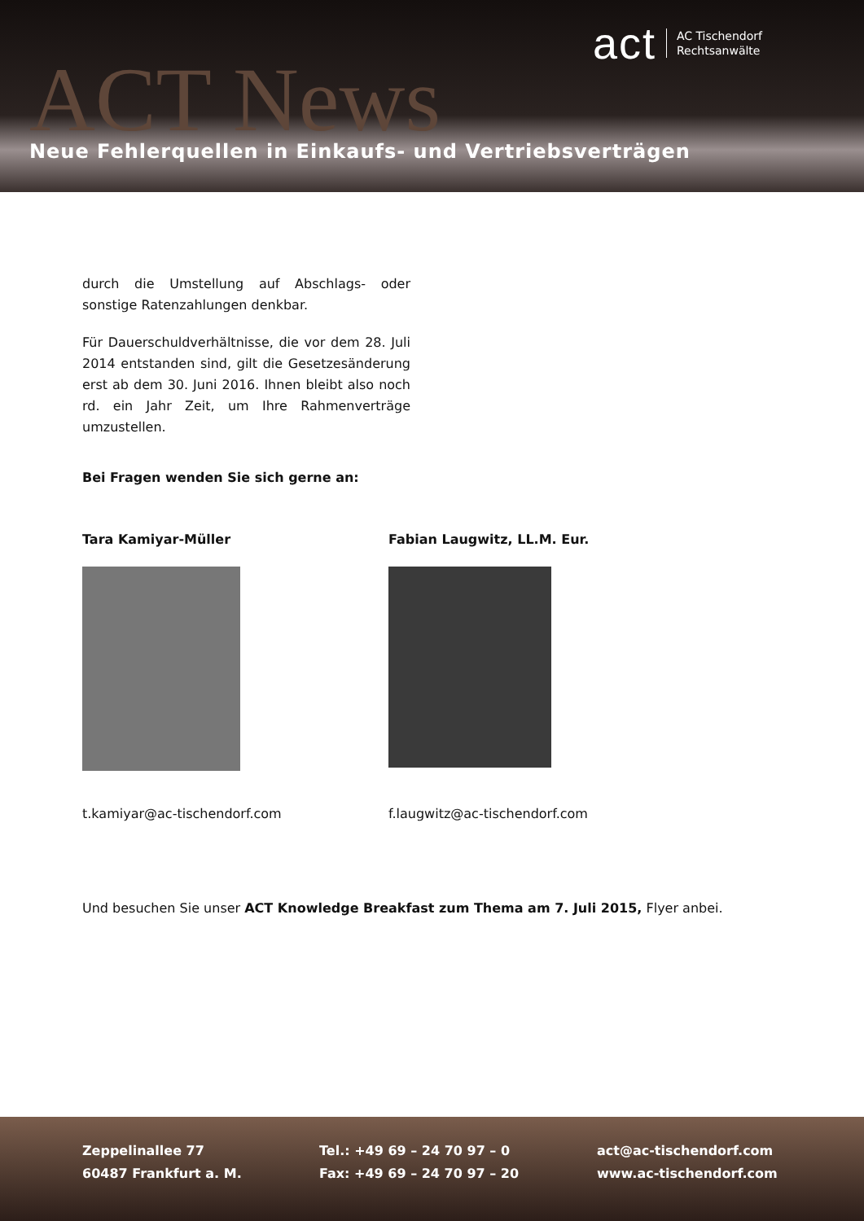act AC Tischendorf
Rechtsanwälte
ACT News
Neue Fehlerquellen in Einkaufs- und Vertriebsverträgen
durch die Umstellung auf Abschlags- oder sonstige Ratenzahlungen denkbar.
Für Dauerschuldverhältnisse, die vor dem 28. Juli 2014 entstanden sind, gilt die Gesetzesänderung erst ab dem 30. Juni 2016. Ihnen bleibt also noch rd. ein Jahr Zeit, um Ihre Rahmenverträge umzustellen.
Bei Fragen wenden Sie sich gerne an:
Tara Kamiyar-Müller
t.kamiyar@ac-tischendorf.com
Fabian Laugwitz, LL.M. Eur.
f.laugwitz@ac-tischendorf.com
Und besuchen Sie unser ACT Knowledge Breakfast zum Thema am 7. Juli 2015, Flyer anbei.
Zeppelinallee 77
60487 Frankfurt a. M.
Tel.: +49 69 – 24 70 97 – 0
Fax: +49 69 – 24 70 97 – 20
act@ac-tischendorf.com
www.ac-tischendorf.com